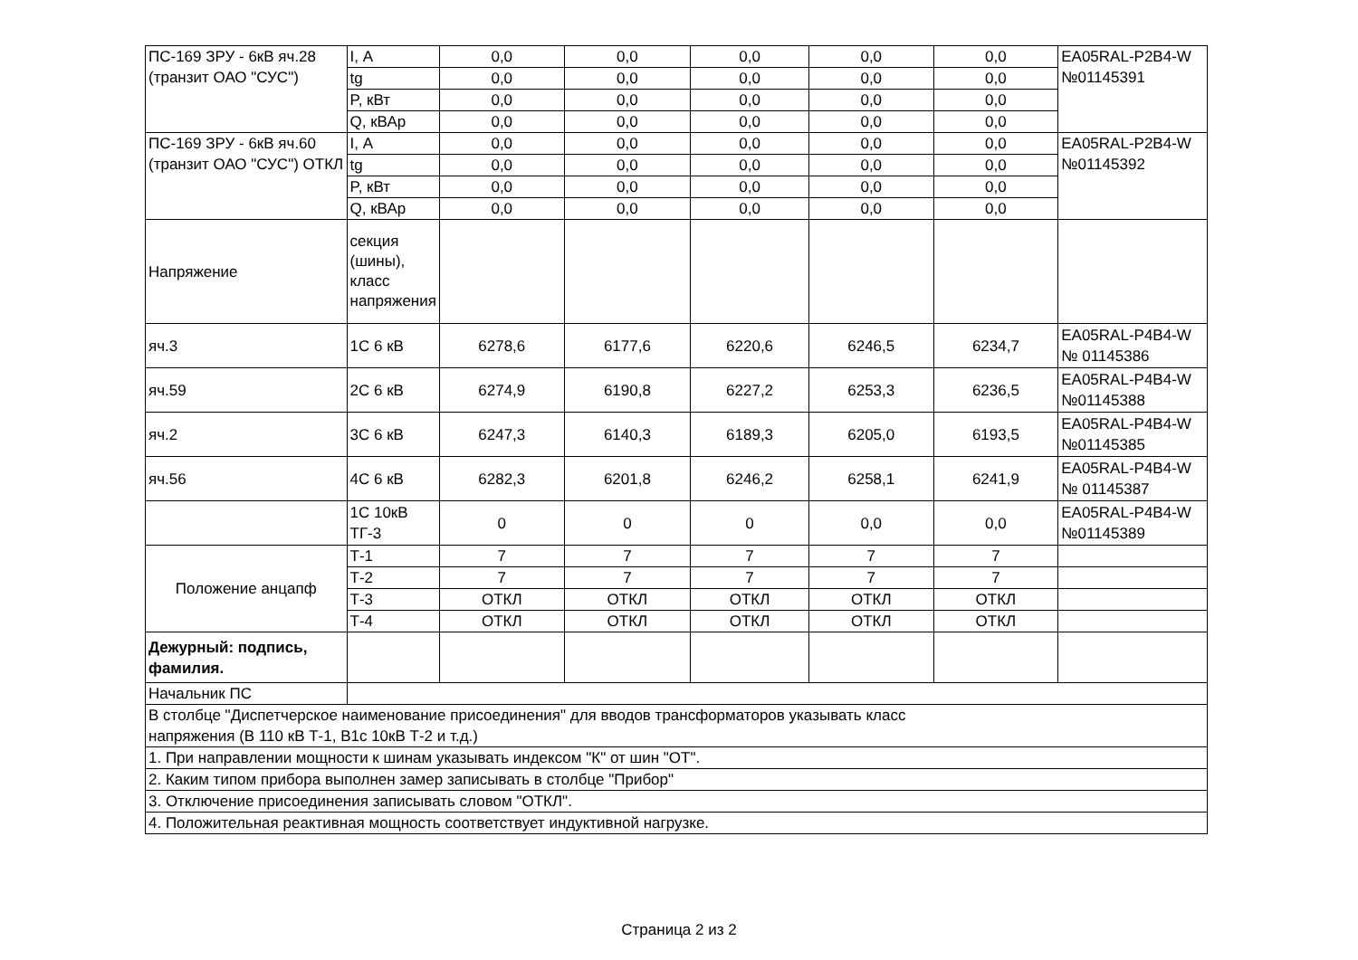| ПС-169 ЗРУ - 6кВ яч.28 (транзит ОАО "СУС") | I, А | 0,0 | 0,0 | 0,0 | 0,0 | 0,0 | EA05RAL-P2B4-W №01145391 |
| | tg | 0,0 | 0,0 | 0,0 | 0,0 | 0,0 | |
| | P, кВт | 0,0 | 0,0 | 0,0 | 0,0 | 0,0 | |
| | Q, кВАр | 0,0 | 0,0 | 0,0 | 0,0 | 0,0 | |
| ПС-169 ЗРУ - 6кВ яч.60 (транзит ОАО "СУС") ОТКЛ | I, А | 0,0 | 0,0 | 0,0 | 0,0 | 0,0 | EA05RAL-P2B4-W №01145392 |
| | tg | 0,0 | 0,0 | 0,0 | 0,0 | 0,0 | |
| | P, кВт | 0,0 | 0,0 | 0,0 | 0,0 | 0,0 | |
| | Q, кВАр | 0,0 | 0,0 | 0,0 | 0,0 | 0,0 | |
| Напряжение | секция (шины), класс напряжения | | | | | | |
| яч.3 | 1С 6 кВ | 6278,6 | 6177,6 | 6220,6 | 6246,5 | 6234,7 | EA05RAL-P4B4-W № 01145386 |
| яч.59 | 2С 6 кВ | 6274,9 | 6190,8 | 6227,2 | 6253,3 | 6236,5 | EA05RAL-P4B4-W №01145388 |
| яч.2 | 3С 6 кВ | 6247,3 | 6140,3 | 6189,3 | 6205,0 | 6193,5 | EA05RAL-P4B4-W №01145385 |
| яч.56 | 4С 6 кВ | 6282,3 | 6201,8 | 6246,2 | 6258,1 | 6241,9 | EA05RAL-P4B4-W № 01145387 |
| | 1С 10кВ ТГ-3 | 0 | 0 | 0 | 0,0 | 0,0 | EA05RAL-P4B4-W №01145389 |
| Положение анцапф | Т-1 | 7 | 7 | 7 | 7 | 7 | |
| | Т-2 | 7 | 7 | 7 | 7 | 7 | |
| | Т-3 | ОТКЛ | ОТКЛ | ОТКЛ | ОТКЛ | ОТКЛ | |
| | Т-4 | ОТКЛ | ОТКЛ | ОТКЛ | ОТКЛ | ОТКЛ | |
| Дежурный: подпись, фамилия. | | | | | | | |
| Начальник ПС | | | | | | | |
| В столбце "Диспетчерское наименование присоединения" для вводов трансформаторов указывать класс напряжения (В 110 кВ Т-1, В1с 10кВ Т-2 и т.д.) | | | | | | | |
| 1. При направлении мощности к шинам указывать индексом "К" от шин "ОТ". | | | | | | | |
| 2. Каким типом прибора выполнен замер записывать в столбце "Прибор" | | | | | | | |
| 3. Отключение присоединения записывать словом "ОТКЛ". | | | | | | | |
| 4. Положительная реактивная мощность соответствует индуктивной нагрузке. | | | | | | | |
Страница 2 из 2